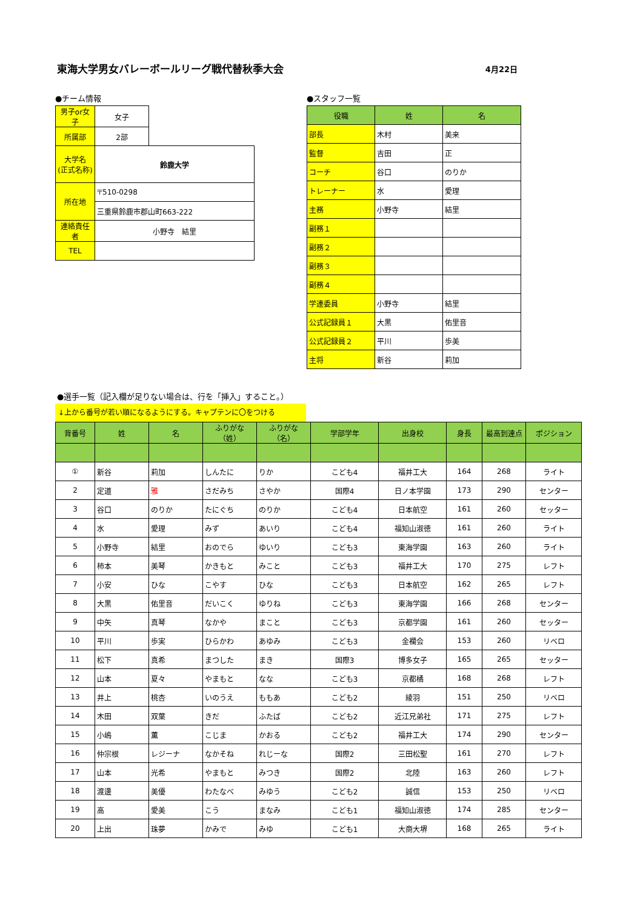東海大学男女バレーボールリーグ戦代替秋季大会 4月22日
●チーム情報
| 男子or女子 | 女子 | |
| 所属部 | 2部 | |
| 大学名 (正式名称) | 鈴鹿大学 | |
| 所在地 | 〒510-0298 | |
| | 三重県鈴鹿市郡山町663-222 | |
| 連絡責任者 | 小野寺 結里 | |
| TEL | | |
●スタッフ一覧
| 役職 | 姓 | 名 |
| 部長 | 木村 | 美来 |
| 監督 | 吉田 | 正 |
| コーチ | 谷口 | のりか |
| トレーナー | 水 | 愛理 |
| 主務 | 小野寺 | 結里 |
| 副務１ | | |
| 副務２ | | |
| 副務３ | | |
| 副務４ | | |
| 学連委員 | 小野寺 | 結里 |
| 公式記録員１ | 大黒 | 佑里音 |
| 公式記録員２ | 平川 | 歩美 |
| 主将 | 新谷 | 莉加 |
●選手一覧（記入欄が足りない場合は、行を「挿入」すること。）
↓上から番号が若い順になるようにする。キャプテンに〇をつける
| 背番号 | 姓 | 名 | ふりがな（姓） | ふりがな（名） | 学部学年 | 出身校 | 身長 | 最高到達点 | ポジション |
| ① | 新谷 | 莉加 | しんたに | りか | こども4 | 福井工大 | 164 | 268 | ライト |
| 2 | 定道 | 雅 | さだみち | さやか | 国際4 | 日ノ本学園 | 173 | 290 | センター |
| 3 | 谷口 | のりか | たにぐち | のりか | こども4 | 日本航空 | 161 | 260 | セッター |
| 4 | 水 | 愛理 | みず | あいり | こども4 | 福知山淑徳 | 161 | 260 | ライト |
| 5 | 小野寺 | 結里 | おのでら | ゆいり | こども3 | 東海学園 | 163 | 260 | ライト |
| 6 | 柿本 | 美琴 | かきもと | みこと | こども3 | 福井工大 | 170 | 275 | レフト |
| 7 | 小安 | ひな | こやす | ひな | こども3 | 日本航空 | 162 | 265 | レフト |
| 8 | 大黒 | 佑里音 | だいこく | ゆりね | こども3 | 東海学園 | 166 | 268 | センター |
| 9 | 中矢 | 真琴 | なかや | まこと | こども3 | 京都学園 | 161 | 260 | セッター |
| 10 | 平川 | 歩実 | ひらかわ | あゆみ | こども3 | 金襴会 | 153 | 260 | リベロ |
| 11 | 松下 | 真希 | まつした | まき | 国際3 | 博多女子 | 165 | 265 | セッター |
| 12 | 山本 | 夏々 | やまもと | なな | こども3 | 京都橘 | 168 | 268 | レフト |
| 13 | 井上 | 桃杏 | いのうえ | ももあ | こども2 | 綾羽 | 151 | 250 | リベロ |
| 14 | 木田 | 双葉 | きだ | ふたば | こども2 | 近江兄弟社 | 171 | 275 | レフト |
| 15 | 小嶋 | 薫 | こじま | かおる | こども2 | 福井工大 | 174 | 290 | センター |
| 16 | 仲宗根 | レジーナ | なかそね | れじーな | 国際2 | 三田松聖 | 161 | 270 | レフト |
| 17 | 山本 | 光希 | やまもと | みつき | 国際2 | 北陸 | 163 | 260 | レフト |
| 18 | 渡邊 | 美優 | わたなべ | みゆう | こども2 | 誠信 | 153 | 250 | リベロ |
| 19 | 高 | 愛美 | こう | まなみ | こども1 | 福知山淑徳 | 174 | 285 | センター |
| 20 | 上出 | 珠夢 | かみで | みゆ | こども1 | 大商大堺 | 168 | 265 | ライト |